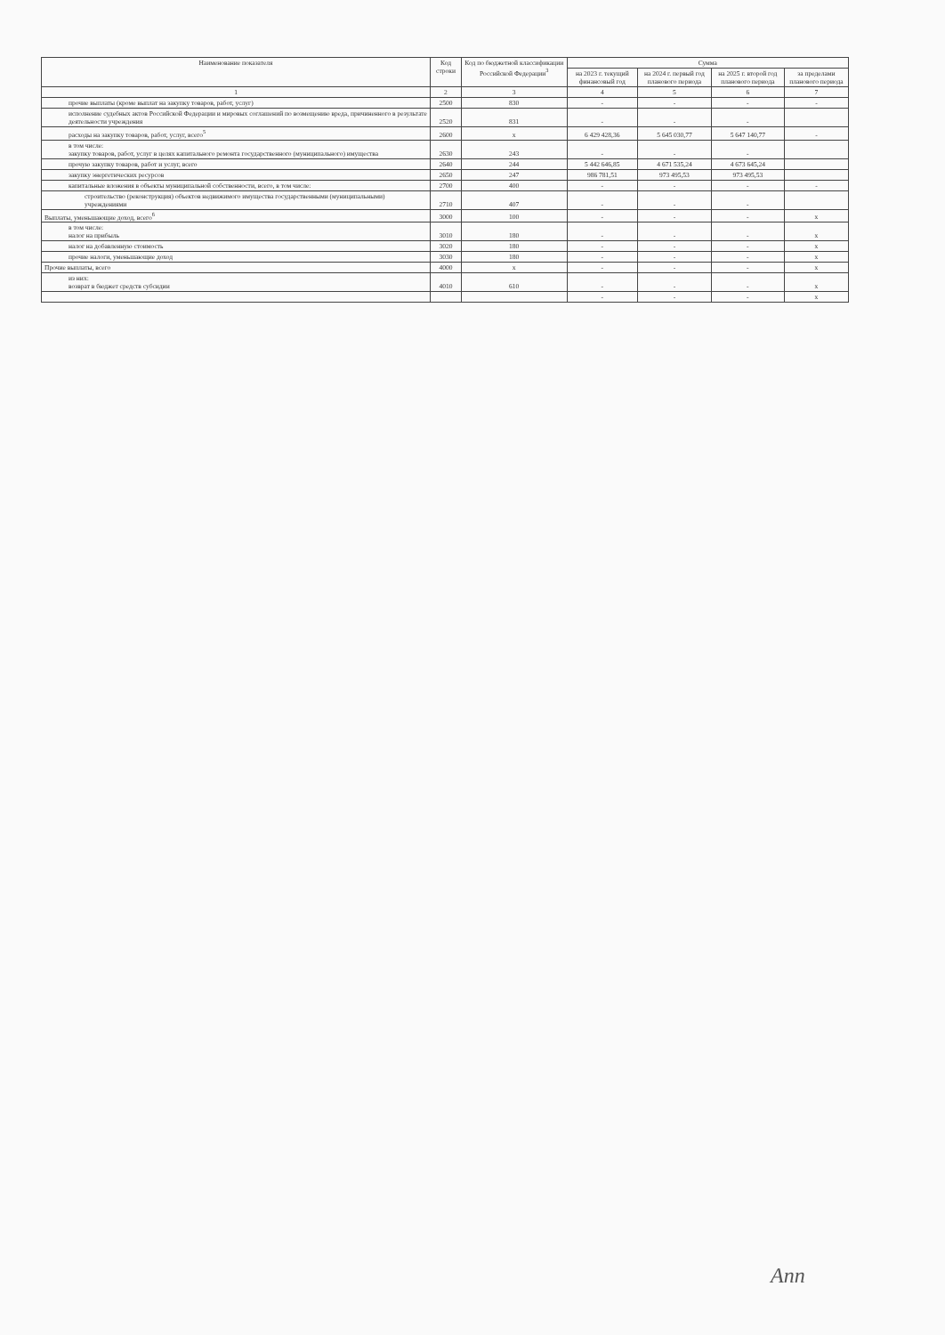| Наименование показателя | Код строки | Код по бюджетной классификации Российской Федерации<sup>3</sup> | Сумма | | | |
| --- | --- | --- | --- | --- | --- | --- |
| | | | на 2023 г. текущий финансовый год | на 2024 г. первый год планового периода | на 2025 г. второй год планового периода | за пределами планового периода |
| 1 | 2 | 3 | 4 | 5 | 6 | 7 |
| прочие выплаты (кроме выплат на закупку товаров, работ, услуг) | 2500 | 830 | - | - | - | - |
| исполнение судебных актов Российской Федерации и мировых соглашений по возмещению вреда, причиненного в результате деятельности учреждения | 2520 | 831 | - | - | - | |
| расходы на закупку товаров, работ, услуг, всего<sup>5</sup> | 2600 | x | 6 429 428,36 | 5 645 030,77 | 5 647 140,77 | - |
| в том числе: закупку товаров, работ, услуг в целях капитального ремонта государственного (муниципального) имущества | 2630 | 243 | - | - | - | |
| прочую закупку товаров, работ и услуг, всего | 2640 | 244 | 5 442 646,85 | 4 671 535,24 | 4 673 645,24 | |
| закупку энергетических ресурсов | 2650 | 247 | 986 781,51 | 973 495,53 | 973 495,53 | |
| капитальные вложения в объекты муниципальной собственности, всего, в том числе: | 2700 | 400 | - | - | - | - |
| строительство (реконструкция) объектов недвижимого имущества государственными (муниципальными) учреждениями | 2710 | 407 | - | - | - | |
| Выплаты, уменьшающие доход, всего<sup>6</sup> | 3000 | 100 | - | - | - | x |
| в том числе: налог на прибыль | 3010 | 180 | - | - | - | x |
| налог на добавленную стоимость | 3020 | 180 | - | - | - | x |
| прочие налоги, уменьшающие доход | 3030 | 180 | - | - | - | x |
| Прочие выплаты, всего | 4000 | x | - | - | - | x |
| из них: возврат в бюджет средств субсидии | 4010 | 610 | - | - | - | x |
| | | | - | - | - | x |
Ann